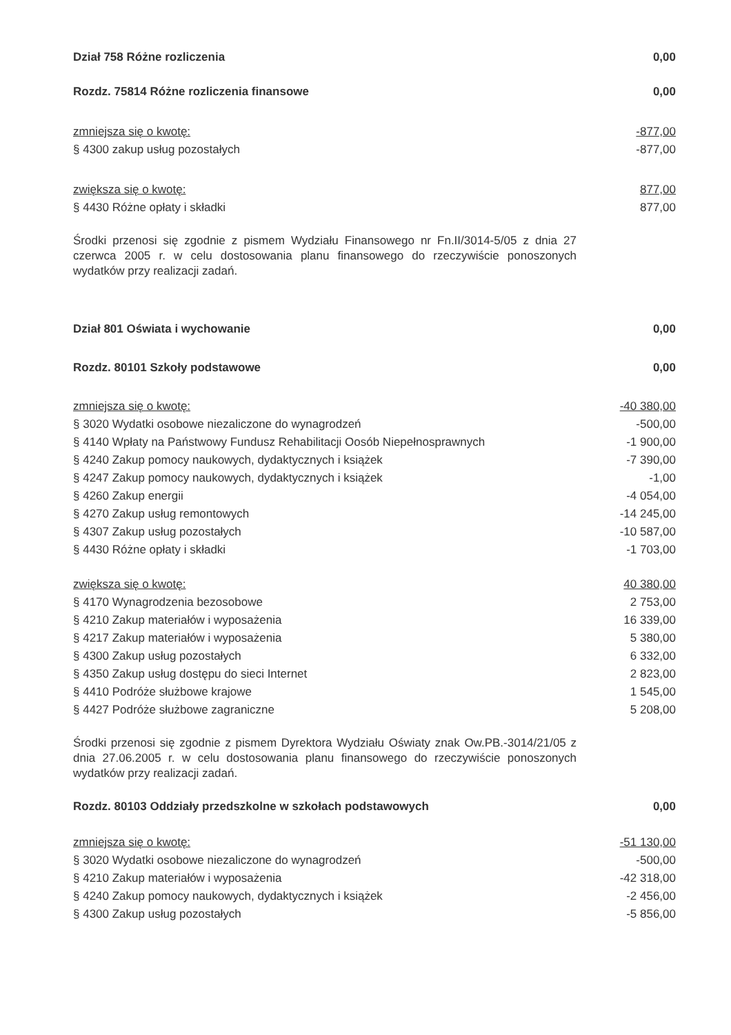| Dział 758 Różne rozliczenia | 0,00 |
| Rozdz. 75814 Różne rozliczenia finansowe | 0,00 |
| zmniejsza się o kwotę: | -877,00 |
| § 4300 zakup usług pozostałych | -877,00 |
| zwiększa się o kwotę: | 877,00 |
| § 4430 Różne opłaty i składki | 877,00 |
Środki przenosi się zgodnie z pismem Wydziału Finansowego nr Fn.II/3014-5/05 z dnia 27 czerwca 2005 r. w celu dostosowania planu finansowego do rzeczywiście ponoszonych wydatków przy realizacji zadań.
| Dział 801 Oświata i wychowanie | 0,00 |
| Rozdz. 80101 Szkoły podstawowe | 0,00 |
| zmniejsza się o kwotę: | -40 380,00 |
| § 3020 Wydatki osobowe niezaliczone do wynagrodzeń | -500,00 |
| § 4140 Wpłaty na Państwowy Fundusz Rehabilitacji Oosób Niepełnosprawnych | -1 900,00 |
| § 4240 Zakup pomocy naukowych, dydaktycznych i książek | -7 390,00 |
| § 4247 Zakup pomocy naukowych, dydaktycznych i książek | -1,00 |
| § 4260 Zakup energii | -4 054,00 |
| § 4270 Zakup usług remontowych | -14 245,00 |
| § 4307 Zakup usług pozostałych | -10 587,00 |
| § 4430 Różne opłaty i składki | -1 703,00 |
| zwiększa się o kwotę: | 40 380,00 |
| § 4170 Wynagrodzenia bezosobowe | 2 753,00 |
| § 4210 Zakup materiałów i wyposażenia | 16 339,00 |
| § 4217 Zakup materiałów i wyposażenia | 5 380,00 |
| § 4300 Zakup usług pozostałych | 6 332,00 |
| § 4350 Zakup usług dostępu do sieci Internet | 2 823,00 |
| § 4410 Podróże służbowe krajowe | 1 545,00 |
| § 4427 Podróże służbowe zagraniczne | 5 208,00 |
Środki przenosi się zgodnie z pismem Dyrektora Wydziału Oświaty znak Ow.PB.-3014/21/05 z dnia 27.06.2005 r. w celu dostosowania planu finansowego do rzeczywiście ponoszonych wydatków przy realizacji zadań.
| Rozdz. 80103 Oddziały przedszkolne w szkołach podstawowych | 0,00 |
| zmniejsza się o kwotę: | -51 130,00 |
| § 3020 Wydatki osobowe niezaliczone do wynagrodzeń | -500,00 |
| § 4210 Zakup materiałów i wyposażenia | -42 318,00 |
| § 4240 Zakup pomocy naukowych, dydaktycznych i książek | -2 456,00 |
| § 4300 Zakup usług pozostałych | -5 856,00 |